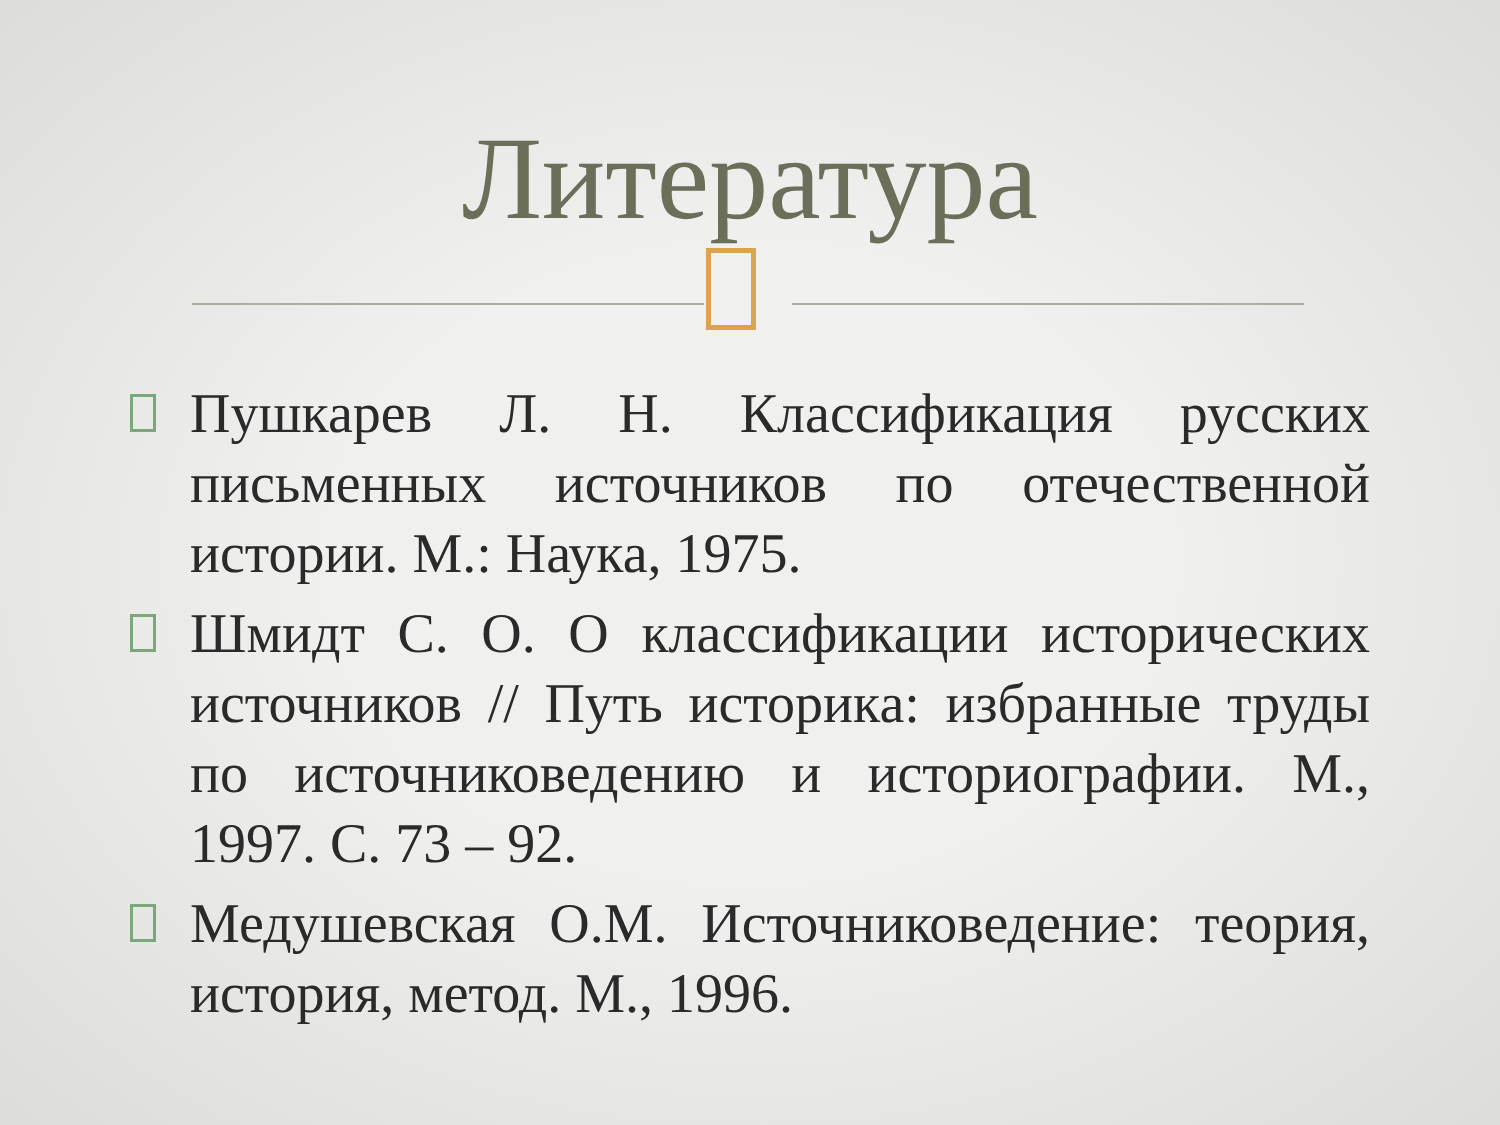Литература
Пушкарев Л. Н. Классификация русских письменных источников по отечественной истории. М.: Наука, 1975.
Шмидт С. О. О классификации исторических источников // Путь историка: избранные труды по источниковедению и историографии. М., 1997. С. 73 – 92.
Медушевская О.М. Источниковедение: теория, история, метод. М., 1996.